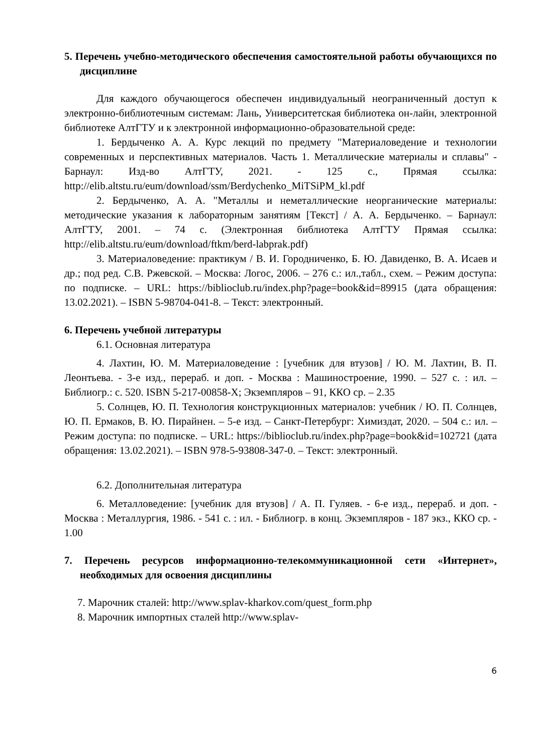5. Перечень учебно-методического обеспечения самостоятельной работы обучающихся по дисциплине
Для каждого обучающегося обеспечен индивидуальный неограниченный доступ к электронно-библиотечным системам: Лань, Университетская библиотека он-лайн, электронной библиотеке АлтГТУ и к электронной информационно-образовательной среде:
1. Бердыченко А. А. Курс лекций по предмету "Материаловедение и технологии современных и перспективных материалов. Часть 1. Металлические материалы и сплавы" - Барнаул: Изд-во АлтГТУ, 2021. - 125 с., Прямая ссылка: http://elib.altstu.ru/eum/download/ssm/Berdychenko_MiTSiPM_kl.pdf
2. Бердыченко, А. А. "Металлы и неметаллические неорганические материалы: методические указания к лабораторным занятиям [Текст] / А. А. Бердыченко. – Барнаул: АлтГТУ, 2001. – 74 с. (Электронная библиотека АлтГТУ Прямая ссылка: http://elib.altstu.ru/eum/download/ftkm/berd-labprak.pdf)
3. Материаловедение: практикум / В. И. Городниченко, Б. Ю. Давиденко, В. А. Исаев и др.; под ред. С.В. Ржевской. – Москва: Логос, 2006. – 276 с.: ил.,табл., схем. – Режим доступа: по подписке. – URL: https://biblioclub.ru/index.php?page=book&id=89915 (дата обращения: 13.02.2021). – ISBN 5-98704-041-8. – Текст: электронный.
6. Перечень учебной литературы
6.1. Основная литература
4. Лахтин, Ю. М. Материаловедение : [учебник для втузов] / Ю. М. Лахтин, В. П. Леонтьева. - 3-е изд., перераб. и доп. - Москва : Машиностроение, 1990. – 527 с. : ил. – Библиогр.: с. 520. ISBN 5-217-00858-X; Экземпляров – 91, ККО ср. – 2.35
5. Солнцев, Ю. П. Технология конструкционных материалов: учебник / Ю. П. Солнцев, Ю. П. Ермаков, В. Ю. Пирайнен. – 5-е изд. – Санкт-Петербург: Химиздат, 2020. – 504 с.: ил. – Режим доступа: по подписке. – URL: https://biblioclub.ru/index.php?page=book&id=102721 (дата обращения: 13.02.2021). – ISBN 978-5-93808-347-0. – Текст: электронный.
6.2. Дополнительная литература
6. Металловедение: [учебник для втузов] / А. П. Гуляев. - 6-е изд., перераб. и доп. - Москва : Металлургия, 1986. - 541 с. : ил. - Библиогр. в конц. Экземпляров - 187 экз., ККО ср. - 1.00
7. Перечень ресурсов информационно-телекоммуникационной сети «Интернет», необходимых для освоения дисциплины
7. Марочник сталей: http://www.splav-kharkov.com/quest_form.php
8. Марочник импортных сталей http://www.splav-
6